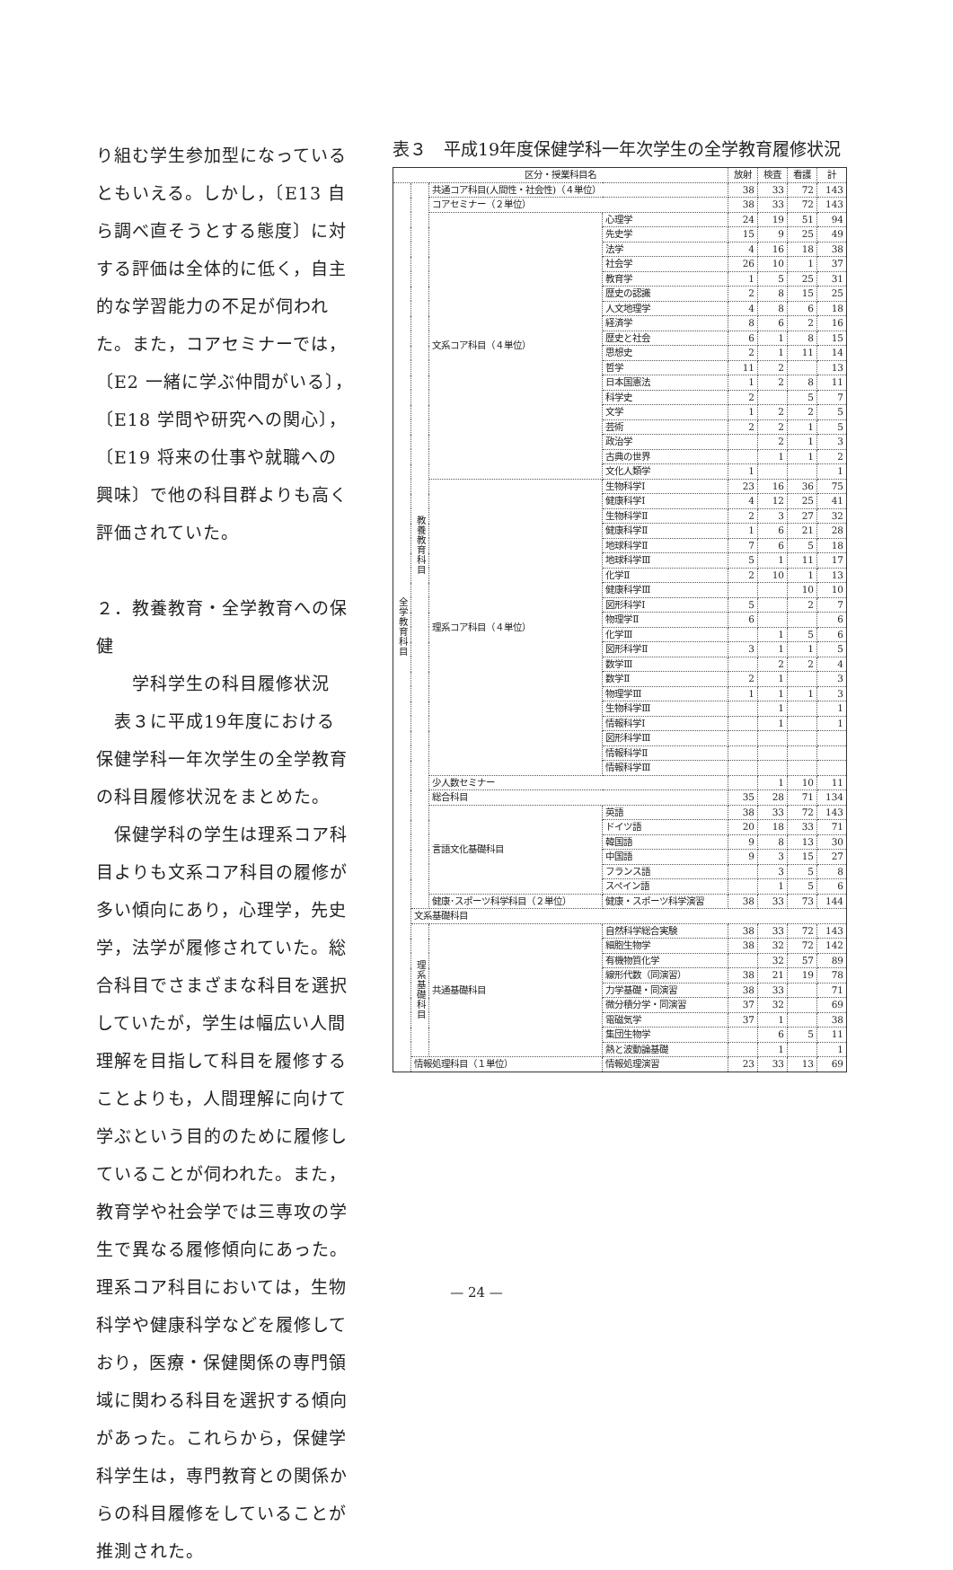り組む学生参加型になっているともいえる。しかし，〔E13 自ら調べ直そうとする態度〕に対する評価は全体的に低く，自主的な学習能力の不足が伺われた。また，コアセミナーでは，〔E2 一緒に学ぶ仲間がいる〕，〔E18 学問や研究への関心〕，〔E19 将来の仕事や就職への興味〕で他の科目群よりも高く評価されていた。
２．教養教育・全学教育への保健
  学科学生の科目履修状況
 表３に平成19年度における保健学科一年次学生の全学教育の科目履修状況をまとめた。
 保健学科の学生は理系コア科目よりも文系コア科目の履修が多い傾向にあり，心理学，先史学，法学が履修されていた。総合科目でさまざまな科目を選択していたが，学生は幅広い人間理解を目指して科目を履修することよりも，人間理解に向けて学ぶという目的のために履修していることが伺われた。また，教育学や社会学では三専攻の学生で異なる履修傾向にあった。理系コア科目においては，生物科学や健康科学などを履修しており，医療・保健関係の専門領域に関わる科目を選択する傾向があった。これらから，保健学科学生は，専門教育との関係からの科目履修をしていることが推測された。
表３　平成19年度保健学科一年次学生の全学教育履修状況
| 区分・授業科目名 | | | | 放射 | 検査 | 看護 | 計 |
| --- | --- | --- | --- | --- | --- | --- | --- |
| 全学教育科目 | 教養教育科目 | 共通コア科目(人間性・社会性)（４単位） | | 38 | 33 | 72 | 143 |
| | | コアセミナー（２単位） | | 38 | 33 | 72 | 143 |
| | | 文系コア科目（４単位） | 心理学 | 24 | 19 | 51 | 94 |
| | | | 先史学 | 15 | 9 | 25 | 49 |
| | | | 法学 | 4 | 16 | 18 | 38 |
| | | | 社会学 | 26 | 10 | 1 | 37 |
| | | | 教育学 | 1 | 5 | 25 | 31 |
| | | | 歴史の認識 | 2 | 8 | 15 | 25 |
| | | | 人文地理学 | 4 | 8 | 6 | 18 |
| | | | 経済学 | 8 | 6 | 2 | 16 |
| | | | 歴史と社会 | 6 | 1 | 8 | 15 |
| | | | 思想史 | 2 | 1 | 11 | 14 |
| | | | 哲学 | 11 | 2 | | 13 |
| | | | 日本国憲法 | 1 | 2 | 8 | 11 |
| | | | 科学史 | 2 | | 5 | 7 |
| | | | 文学 | 1 | 2 | 2 | 5 |
| | | | 芸術 | 2 | 2 | 1 | 5 |
| | | | 政治学 | | 2 | 1 | 3 |
| | | | 古典の世界 | | 1 | 1 | 2 |
| | | | 文化人類学 | 1 | | | 1 |
| | | 理系コア科目（４単位） | 生物科学Ⅰ | 23 | 16 | 36 | 75 |
| | | | 健康科学Ⅰ | 4 | 12 | 25 | 41 |
| | | | 生物科学Ⅱ | 2 | 3 | 27 | 32 |
| | | | 健康科学Ⅱ | 1 | 6 | 21 | 28 |
| | | | 地球科学Ⅱ | 7 | 6 | 5 | 18 |
| | | | 地球科学Ⅲ | 5 | 1 | 11 | 17 |
| | | | 化学Ⅱ | 2 | 10 | 1 | 13 |
| | | | 健康科学Ⅲ | | | 10 | 10 |
| | | | 図形科学Ⅰ | 5 | | 2 | 7 |
| | | | 物理学Ⅱ | 6 | | | 6 |
| | | | 化学Ⅲ | | 1 | 5 | 6 |
| | | | 図形科学Ⅱ | 3 | 1 | 1 | 5 |
| | | | 数学Ⅲ | | 2 | 2 | 4 |
| | | | 数学Ⅱ | 2 | 1 | | 3 |
| | | | 物理学Ⅲ | 1 | 1 | 1 | 3 |
| | | | 生物科学Ⅲ | | 1 | | 1 |
| | | | 情報科学Ⅰ | | 1 | | 1 |
| | | | 図形科学Ⅲ | | | | |
| | | | 情報科学Ⅱ | | | | |
| | | | 情報科学Ⅲ | | | | |
| | | 少人数セミナー | | | 1 | 10 | 11 |
| | | 総合科目 | | 35 | 28 | 71 | 134 |
| | | 言語文化基礎科目 | 英語 | 38 | 33 | 72 | 143 |
| | | | ドイツ語 | 20 | 18 | 33 | 71 |
| | | | 韓国語 | 9 | 8 | 13 | 30 |
| | | | 中国語 | 9 | 3 | 15 | 27 |
| | | | フランス語 | | 3 | 5 | 8 |
| | | | スペイン語 | | 1 | 5 | 6 |
| | | 健康･スポーツ科学科目（２単位） | 健康・スポーツ科学演習 | 38 | 33 | 73 | 144 |
| | 文系基礎科目 | | | | | | |
| | 理系基礎科目 | 共通基礎科目 | 自然科学総合実験 | 38 | 33 | 72 | 143 |
| | | | 細胞生物学 | 38 | 32 | 72 | 142 |
| | | | 有機物質化学 | | 32 | 57 | 89 |
| | | | 線形代数（同演習） | 38 | 21 | 19 | 78 |
| | | | 力学基礎・同演習 | 38 | 33 | | 71 |
| | | | 微分積分学・同演習 | 37 | 32 | | 69 |
| | | | 電磁気学 | 37 | 1 | | 38 |
| | | | 集団生物学 | | 6 | 5 | 11 |
| | | | 熱と波動論基礎 | | 1 | | 1 |
| | 情報処理科目（１単位） | | 情報処理演習 | 23 | 33 | 13 | 69 |
— 24 —